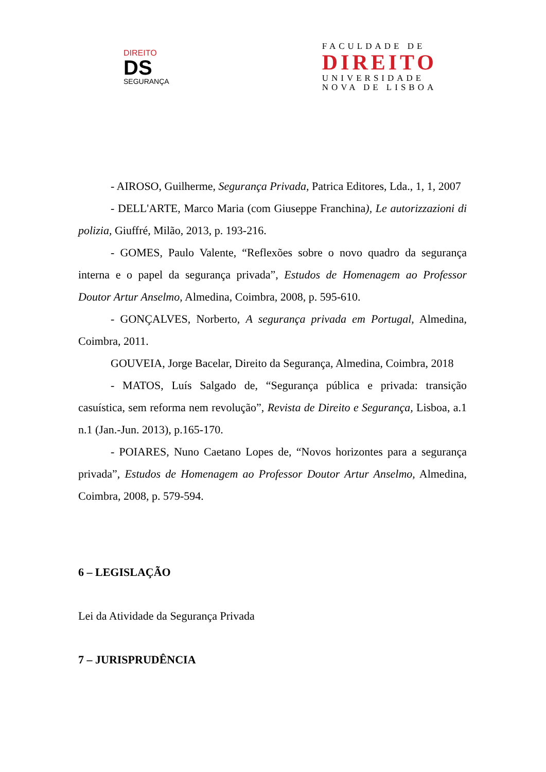DIREITO
DS
SEGURANÇA
FACULDADE DE
DIREITO
UNIVERSIDADE
NOVA DE LISBOA
- AIROSO, Guilherme, Segurança Privada, Patrica Editores, Lda., 1, 1, 2007
- DELL'ARTE, Marco Maria (com Giuseppe Franchina), Le autorizzazioni di polizia, Giuffré, Milão, 2013, p. 193-216.
- GOMES, Paulo Valente, “Reflexões sobre o novo quadro da segurança interna e o papel da segurança privada”, Estudos de Homenagem ao Professor Doutor Artur Anselmo, Almedina, Coimbra, 2008, p. 595-610.
- GONÇALVES, Norberto, A segurança privada em Portugal, Almedina, Coimbra, 2011.
GOUVEIA, Jorge Bacelar, Direito da Segurança, Almedina, Coimbra, 2018
- MATOS, Luís Salgado de, “Segurança pública e privada: transição casuística, sem reforma nem revolução”, Revista de Direito e Segurança, Lisboa, a.1 n.1 (Jan.-Jun. 2013), p.165-170.
- POIARES, Nuno Caetano Lopes de, “Novos horizontes para a segurança privada”, Estudos de Homenagem ao Professor Doutor Artur Anselmo, Almedina, Coimbra, 2008, p. 579-594.
6 – LEGISLAÇÃO
Lei da Atividade da Segurança Privada
7 – JURISPRUDÊNCIA